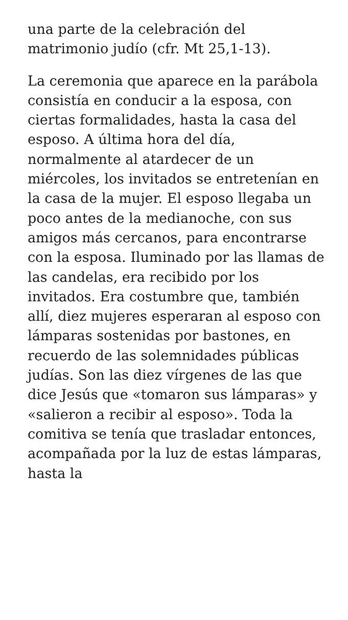una parte de la celebración del matrimonio judío (cfr. Mt 25,1-13).
La ceremonia que aparece en la parábola consistía en conducir a la esposa, con ciertas formalidades, hasta la casa del esposo. A última hora del día, normalmente al atardecer de un miércoles, los invitados se entretenían en la casa de la mujer. El esposo llegaba un poco antes de la medianoche, con sus amigos más cercanos, para encontrarse con la esposa. Iluminado por las llamas de las candelas, era recibido por los invitados. Era costumbre que, también allí, diez mujeres esperaran al esposo con lámparas sostenidas por bastones, en recuerdo de las solemnidades públicas judías. Son las diez vírgenes de las que dice Jesús que «tomaron sus lámparas» y «salieron a recibir al esposo». Toda la comitiva se tenía que trasladar entonces, acompañada por la luz de estas lámparas, hasta la